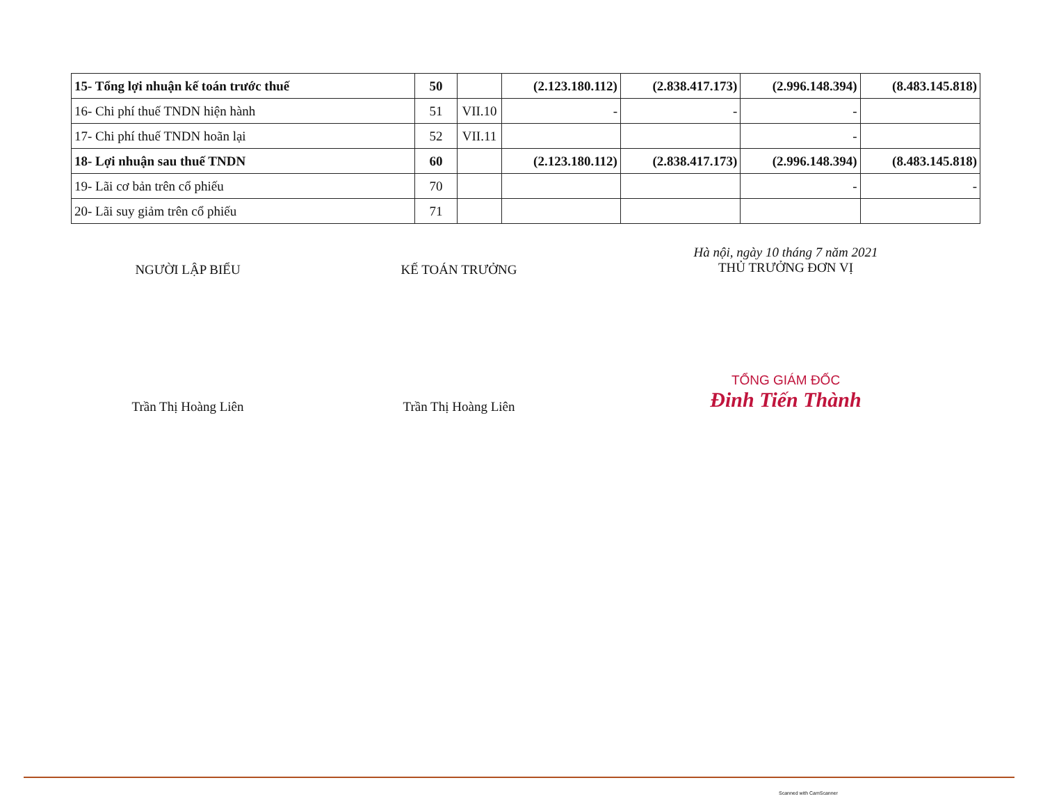| 15- Tổng lợi nhuận kế toán trước thuế | 50 | | (2.123.180.112) | (2.838.417.173) | (2.996.148.394) | (8.483.145.818) |
| 16- Chi phí thuế TNDN hiện hành | 51 | VII.10 | - | - | - | |
| 17- Chi phí thuế TNDN hoãn lại | 52 | VII.11 | | | - | |
| 18- Lợi nhuận sau thuế TNDN | 60 | | (2.123.180.112) | (2.838.417.173) | (2.996.148.394) | (8.483.145.818) |
| 19- Lãi cơ bản trên cổ phiếu | 70 | | | | - | - |
| 20- Lãi suy giảm trên cổ phiếu | 71 | | | | | |
NGƯỜI LẬP BIỂU
Trần Thị Hoàng Liên
KẾ TOÁN TRƯỞNG
Trần Thị Hoàng Liên
Hà nội, ngày 10 tháng 7 năm 2021
THỦ TRƯỞNG ĐƠN VỊ
TỔNG GIÁM ĐỐC
Đinh Tiến Thành
Scanned with CamScanner